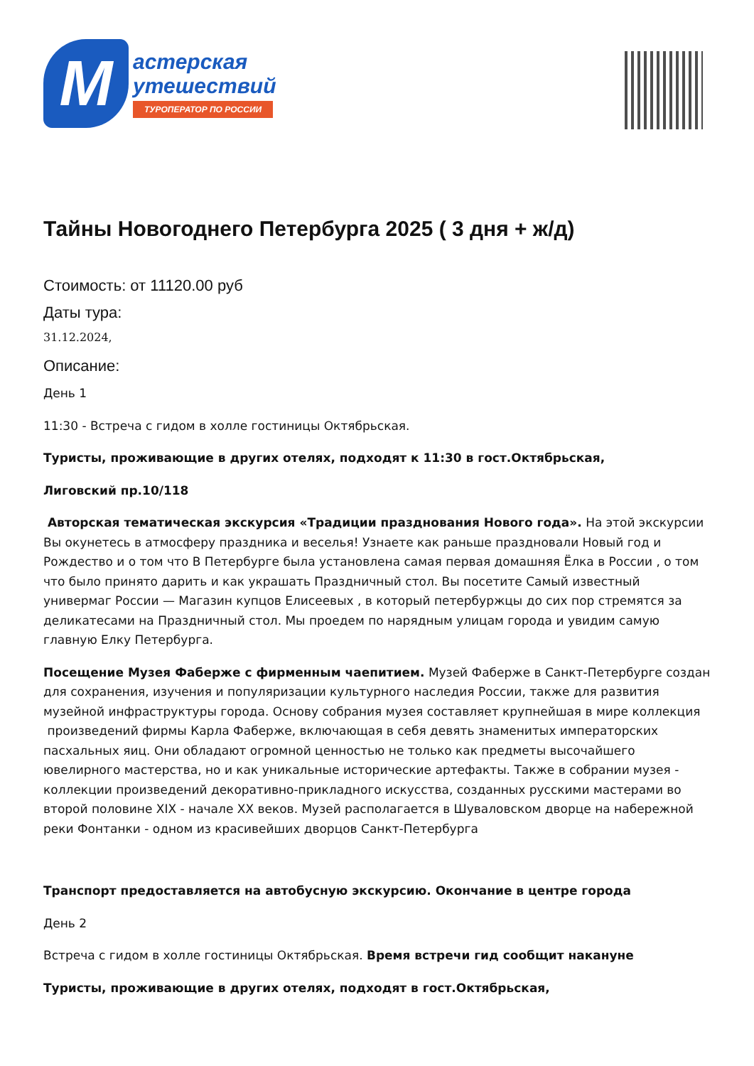М
астерская
утешествий
ТУРОПЕРАТОР ПО РОССИИ
Тайны Новогоднего Петербурга 2025 ( 3 дня + ж/д)
Стоимость: от 11120.00 руб
Даты тура:
31.12.2024,
Описание:
День 1
11:30 - Встреча с гидом в холле гостиницы Октябрьская.
Туристы, проживающие в других отелях, подходят к 11:30 в гост.Октябрьская,
Лиговский пр.10/118
Авторская тематическая экскурсия «Традиции празднования Нового года». На этой экскурсии Вы окунетесь в атмосферу праздника и веселья! Узнаете как раньше праздновали Новый год и Рождество и о том что В Петербурге была установлена самая первая домашняя Ёлка в России , о том что было принято дарить и как украшать Праздничный стол. Вы посетите Самый известный универмаг России — Магазин купцов Елисеевых , в который петербуржцы до сих пор стремятся за деликатесами на Праздничный стол. Мы проедем по нарядным улицам города и увидим самую главную Елку Петербурга.
Посещение Музея Фаберже с фирменным чаепитием. Музей Фаберже в Санкт-Петербурге создан для сохранения, изучения и популяризации культурного наследия России, также для развития музейной инфраструктуры города. Основу собрания музея составляет крупнейшая в мире коллекция произведений фирмы Карла Фаберже, включающая в себя девять знаменитых императорских пасхальных яиц. Они обладают огромной ценностью не только как предметы высочайшего ювелирного мастерства, но и как уникальные исторические артефакты. Также в собрании музея - коллекции произведений декоративно-прикладного искусства, созданных русскими мастерами во второй половине XIX - начале XX веков. Музей располагается в Шуваловском дворце на набережной реки Фонтанки - одном из красивейших дворцов Санкт-Петербурга
Транспорт предоставляется на автобусную экскурсию. Окончание в центре города
День 2
Встреча с гидом в холле гостиницы Октябрьская. Время встречи гид сообщит накануне
Туристы, проживающие в других отелях, подходят в гост.Октябрьская,